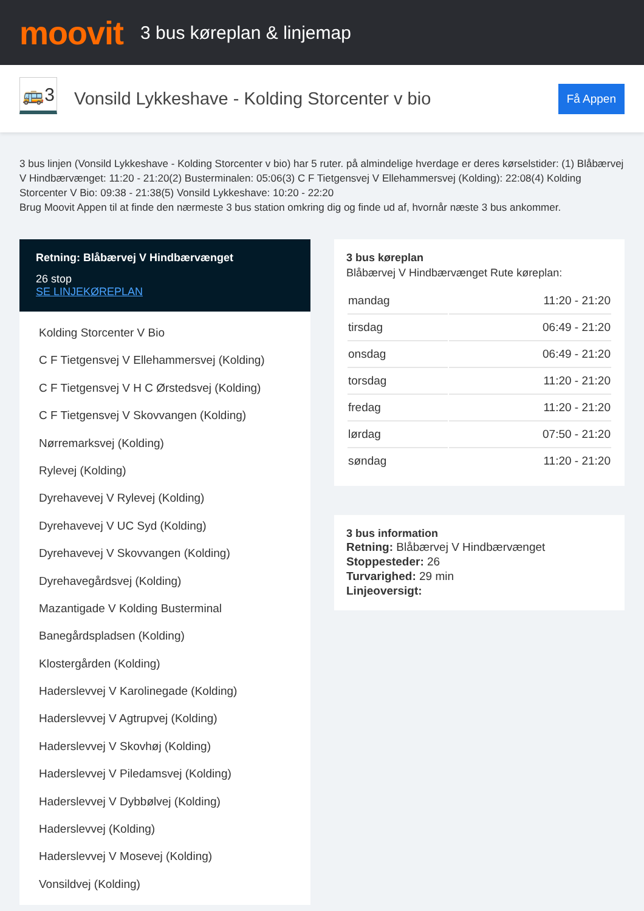moovit
3 bus køreplan & linjemap
🚌3
Vonsild Lykkeshave - Kolding Storcenter v bio
Få Appen
3 bus linjen (Vonsild Lykkeshave - Kolding Storcenter v bio) har 5 ruter. på almindelige hverdage er deres kørselstider: (1) Blåbærvej V Hindbærvænget: 11:20 - 21:20(2) Busterminalen: 05:06(3) C F Tietgensvej V Ellehammersvej (Kolding): 22:08(4) Kolding Storcenter V Bio: 09:38 - 21:38(5) Vonsild Lykkeshave: 10:20 - 22:20
Brug Moovit Appen til at finde den nærmeste 3 bus station omkring dig og finde ud af, hvornår næste 3 bus ankommer.
Retning: Blåbærvej V Hindbærvænget
26 stop
SE LINJEKØREPLAN
Kolding Storcenter V Bio
C F Tietgensvej V Ellehammersvej (Kolding)
C F Tietgensvej V H C Ørstedsvej (Kolding)
C F Tietgensvej V Skovvangen (Kolding)
Nørremarksvej (Kolding)
Rylevej (Kolding)
Dyrehavevej V Rylevej (Kolding)
Dyrehavevej V UC Syd (Kolding)
Dyrehavevej V Skovvangen (Kolding)
Dyrehavegårdsvej (Kolding)
Mazantigade V Kolding Busterminal
Banegårdspladsen (Kolding)
Klostergården (Kolding)
Haderslevvej V Karolinegade (Kolding)
Haderslevvej V Agtrupvej (Kolding)
Haderslevvej V Skovhøj (Kolding)
Haderslevvej V Piledamsvej (Kolding)
Haderslevvej V Dybbølvej (Kolding)
Haderslevvej (Kolding)
Haderslevvej V Mosevej (Kolding)
Vonsildvej (Kolding)
3 bus køreplan
Blåbærvej V Hindbærvænget Rute køreplan:
| mandag | 11:20 - 21:20 |
| tirsdag | 06:49 - 21:20 |
| onsdag | 06:49 - 21:20 |
| torsdag | 11:20 - 21:20 |
| fredag | 11:20 - 21:20 |
| lørdag | 07:50 - 21:20 |
| søndag | 11:20 - 21:20 |
3 bus information
Retning: Blåbærvej V Hindbærvænget
Stoppesteder: 26
Turvarighed: 29 min
Linjeoversigt: